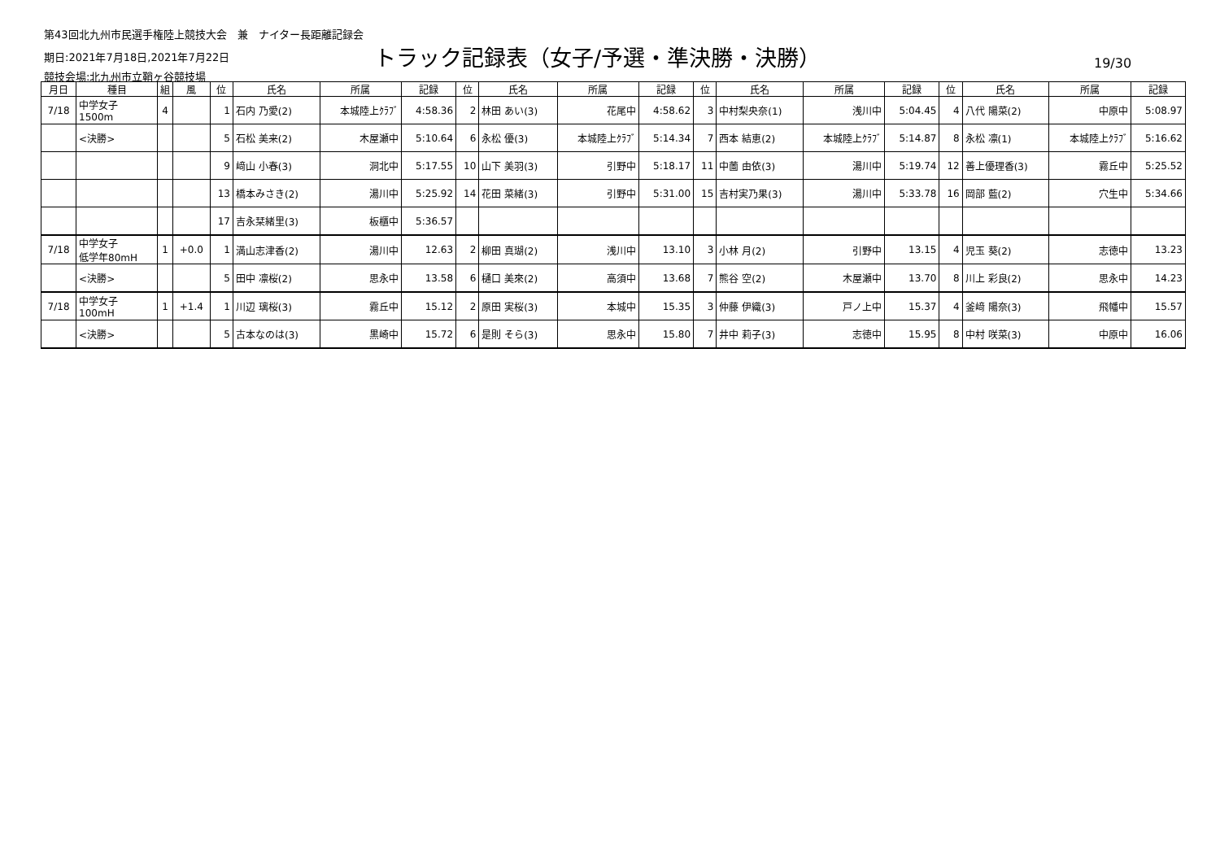第43回北九州市民選手権陸上競技大会　兼　ナイター長距離記録会
期日:2021年7月18日,2021年7月22日
競技会場:北九州市立鞘ヶ谷競技場
トラック記録表（女子/予選・準決勝・決勝）
19/30
| 月日 | 種目 | 組 | 風 | 位 | 氏名 | 所属 | 記録 | 位 | 氏名 | 所属 | 記録 | 位 | 氏名 | 所属 | 記録 | 位 | 氏名 | 所属 | 記録 |
| --- | --- | --- | --- | --- | --- | --- | --- | --- | --- | --- | --- | --- | --- | --- | --- | --- | --- | --- | --- |
| 7/18 | 中学女子 1500m | 4 | | 1 | 石内 乃愛(2) | 本城陸上ｸﾗﾌﾞ | 4:58.36 | 2 | 林田 あい(3) | 花尾中 | 4:58.62 | 3 | 中村梨央奈(1) | 浅川中 | 5:04.45 | 4 | 八代 陽菜(2) | 中原中 | 5:08.97 |
| | <決勝> | | | 5 | 石松 美来(2) | 木屋瀬中 | 5:10.64 | 6 | 永松 優(3) | 本城陸上ｸﾗﾌﾞ | 5:14.34 | 7 | 西本 結恵(2) | 本城陸上ｸﾗﾌﾞ | 5:14.87 | 8 | 永松 凛(1) | 本城陸上ｸﾗﾌﾞ | 5:16.62 |
| | | | | 9 | 﨑山 小春(3) | 洞北中 | 5:17.55 | 10 | 山下 美羽(3) | 引野中 | 5:18.17 | 11 | 中薗 由依(3) | 湯川中 | 5:19.74 | 12 | 善上優理香(3) | 霧丘中 | 5:25.52 |
| | | | | 13 | 橋本みさき(2) | 湯川中 | 5:25.92 | 14 | 花田 菜緒(3) | 引野中 | 5:31.00 | 15 | 吉村実乃果(3) | 湯川中 | 5:33.78 | 16 | 岡部 藍(2) | 穴生中 | 5:34.66 |
| | | | | 17 | 吉永栞緒里(3) | 板櫃中 | 5:36.57 | | | | | | | | | | | | |
| 7/18 | 中学女子 低学年80mH | 1 | +0.0 | 1 | 満山志津香(2) | 湯川中 | 12.63 | 2 | 柳田 真瑚(2) | 浅川中 | 13.10 | 3 | 小林 月(2) | 引野中 | 13.15 | 4 | 児玉 葵(2) | 志徳中 | 13.23 |
| | <決勝> | | | 5 | 田中 凛桜(2) | 思永中 | 13.58 | 6 | 樋口 美來(2) | 高須中 | 13.68 | 7 | 熊谷 空(2) | 木屋瀬中 | 13.70 | 8 | 川上 彩良(2) | 思永中 | 14.23 |
| 7/18 | 中学女子 100mH | 1 | +1.4 | 1 | 川辺 璃桜(3) | 霧丘中 | 15.12 | 2 | 原田 実桜(3) | 本城中 | 15.35 | 3 | 仲藤 伊織(3) | 戸ノ上中 | 15.37 | 4 | 釜﨑 陽奈(3) | 飛幡中 | 15.57 |
| | <決勝> | | | 5 | 古本なのは(3) | 黒崎中 | 15.72 | 6 | 是則 そら(3) | 思永中 | 15.80 | 7 | 井中 莉子(3) | 志徳中 | 15.95 | 8 | 中村 咲菜(3) | 中原中 | 16.06 |